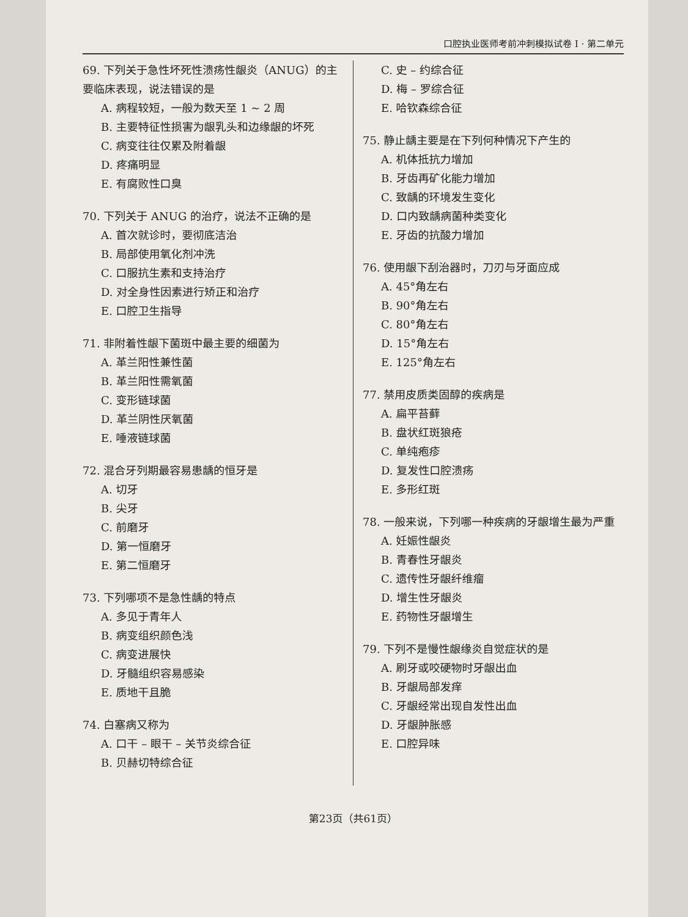口腔执业医师考前冲刺模拟试卷 I · 第二单元
69. 下列关于急性坏死性溃疡性龈炎（ANUG）的主要临床表现，说法错误的是
A. 病程较短，一般为数天至 1 ~ 2 周
B. 主要特征性损害为龈乳头和边缘龈的坏死
C. 病变往往仅累及附着龈
D. 疼痛明显
E. 有腐败性口臭
70. 下列关于 ANUG 的治疗，说法不正确的是
A. 首次就诊时，要彻底洁治
B. 局部使用氧化剂冲洗
C. 口服抗生素和支持治疗
D. 对全身性因素进行矫正和治疗
E. 口腔卫生指导
71. 非附着性龈下菌斑中最主要的细菌为
A. 革兰阳性兼性菌
B. 革兰阳性需氧菌
C. 变形链球菌
D. 革兰阴性厌氧菌
E. 唾液链球菌
72. 混合牙列期最容易患龋的恒牙是
A. 切牙
B. 尖牙
C. 前磨牙
D. 第一恒磨牙
E. 第二恒磨牙
73. 下列哪项不是急性龋的特点
A. 多见于青年人
B. 病变组织颜色浅
C. 病变进展快
D. 牙髓组织容易感染
E. 质地干且脆
74. 白塞病又称为
A. 口干 – 眼干 – 关节炎综合征
B. 贝赫切特综合征
C. 史 – 约综合征
D. 梅 – 罗综合征
E. 哈钦森综合征
75. 静止龋主要是在下列何种情况下产生的
A. 机体抵抗力增加
B. 牙齿再矿化能力增加
C. 致龋的环境发生变化
D. 口内致龋病菌种类变化
E. 牙齿的抗酸力增加
76. 使用龈下刮治器时，刀刃与牙面应成
A. 45°角左右
B. 90°角左右
C. 80°角左右
D. 15°角左右
E. 125°角左右
77. 禁用皮质类固醇的疾病是
A. 扁平苔藓
B. 盘状红斑狼疮
C. 单纯疱疹
D. 复发性口腔溃疡
E. 多形红斑
78. 一般来说，下列哪一种疾病的牙龈增生最为严重
A. 妊娠性龈炎
B. 青春性牙龈炎
C. 遗传性牙龈纤维瘤
D. 增生性牙龈炎
E. 药物性牙龈增生
79. 下列不是慢性龈缘炎自觉症状的是
A. 刷牙或咬硬物时牙龈出血
B. 牙龈局部发痒
C. 牙龈经常出现自发性出血
D. 牙龈肿胀感
E. 口腔异味
第23页（共61页）